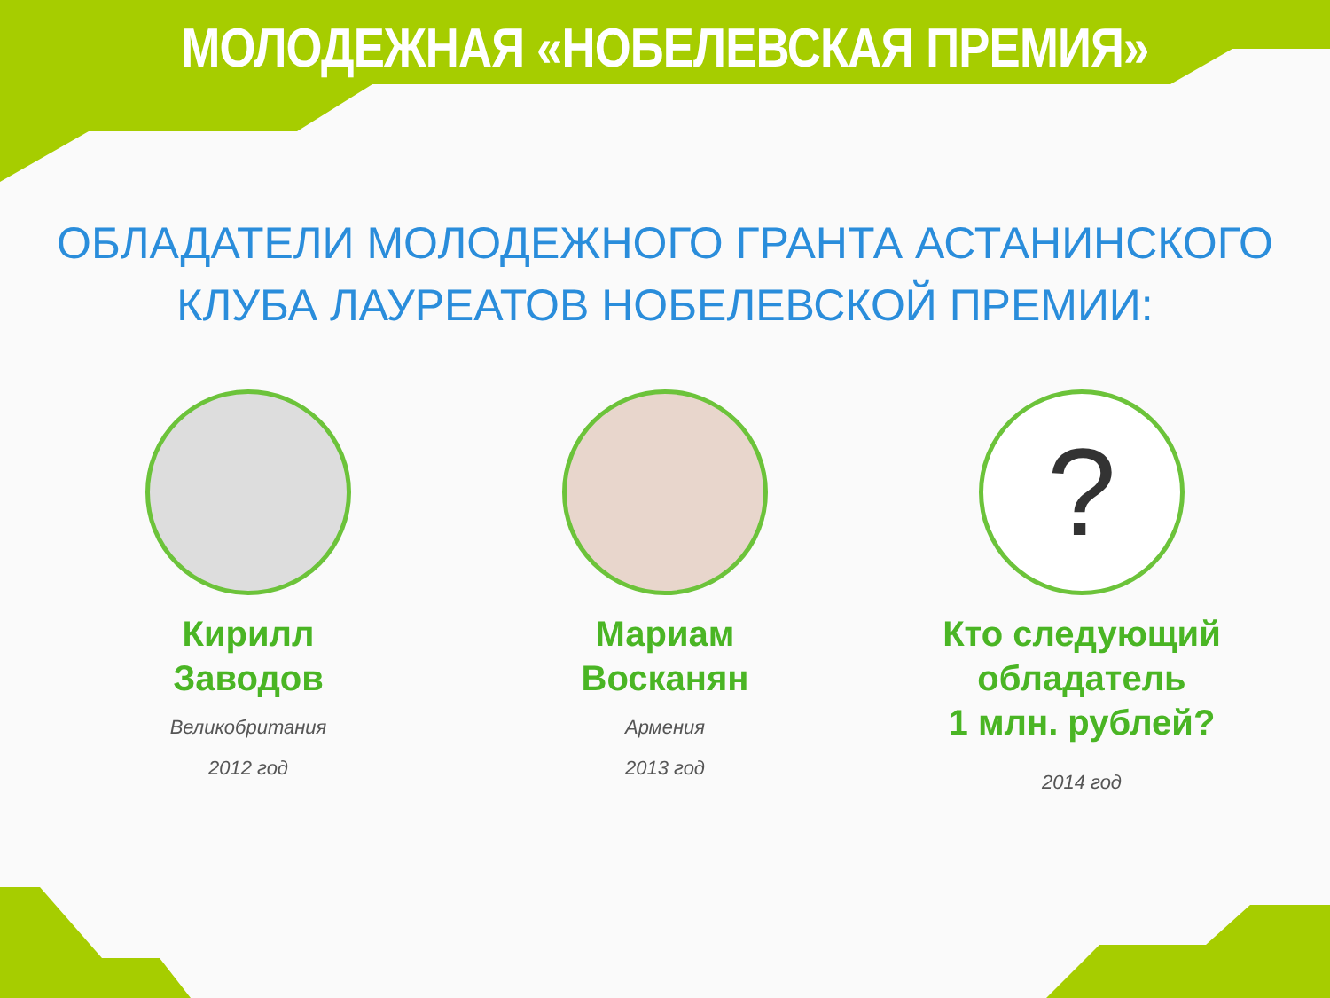МОЛОДЕЖНАЯ «НОБЕЛЕВСКАЯ ПРЕМИЯ»
ОБЛАДАТЕЛИ МОЛОДЕЖНОГО ГРАНТА АСТАНИНСКОГО
КЛУБА ЛАУРЕАТОВ НОБЕЛЕВСКОЙ ПРЕМИИ:
Кирилл Заводов
Великобритания
2012 год
Мариам Восканян
Армения
2013 год
?
Кто следующий обладатель
1 млн. рублей?
2014 год